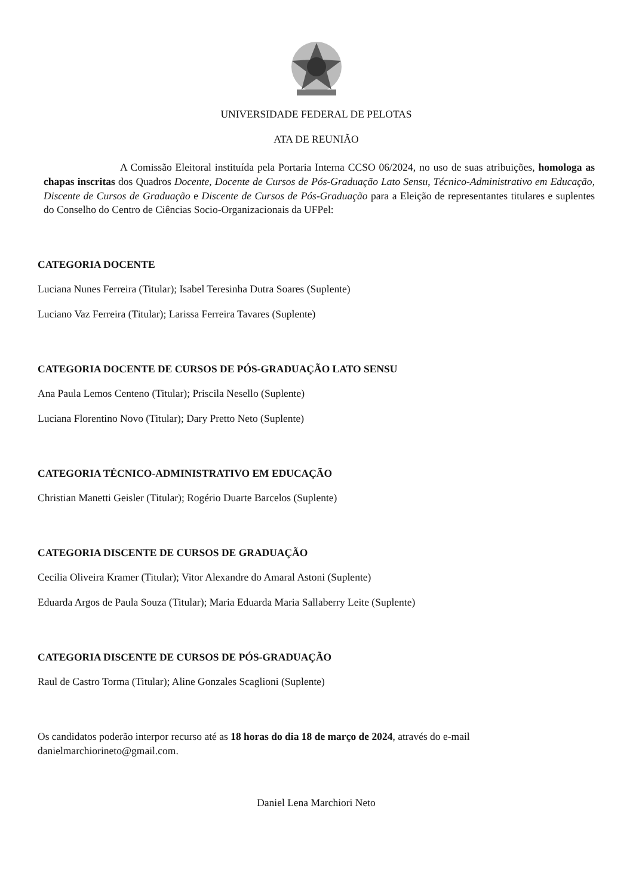UNIVERSIDADE FEDERAL DE PELOTAS
ATA DE REUNIÃO
A Comissão Eleitoral instituída pela Portaria Interna CCSO 06/2024, no uso de suas atribuições, homologa as chapas inscritas dos Quadros Docente, Docente de Cursos de Pós-Graduação Lato Sensu, Técnico-Administrativo em Educação, Discente de Cursos de Graduação e Discente de Cursos de Pós-Graduação para a Eleição de representantes titulares e suplentes do Conselho do Centro de Ciências Socio-Organizacionais da UFPel:
CATEGORIA DOCENTE
Luciana Nunes Ferreira (Titular); Isabel Teresinha Dutra Soares (Suplente)
Luciano Vaz Ferreira (Titular); Larissa Ferreira Tavares (Suplente)
CATEGORIA DOCENTE DE CURSOS DE PÓS-GRADUAÇÃO LATO SENSU
Ana Paula Lemos Centeno (Titular); Priscila Nesello (Suplente)
Luciana Florentino Novo (Titular); Dary Pretto Neto (Suplente)
CATEGORIA TÉCNICO-ADMINISTRATIVO EM EDUCAÇÃO
Christian Manetti Geisler (Titular); Rogério Duarte Barcelos (Suplente)
CATEGORIA DISCENTE DE CURSOS DE GRADUAÇÃO
Cecilia Oliveira Kramer (Titular); Vitor Alexandre do Amaral Astoni (Suplente)
Eduarda Argos de Paula Souza (Titular); Maria Eduarda Maria Sallaberry Leite (Suplente)
CATEGORIA DISCENTE DE CURSOS DE PÓS-GRADUAÇÃO
Raul de Castro Torma (Titular); Aline Gonzales Scaglioni (Suplente)
Os candidatos poderão interpor recurso até as 18 horas do dia 18 de março de 2024, através do e-mail danielmarchiorineto@gmail.com.
Daniel Lena Marchiori Neto